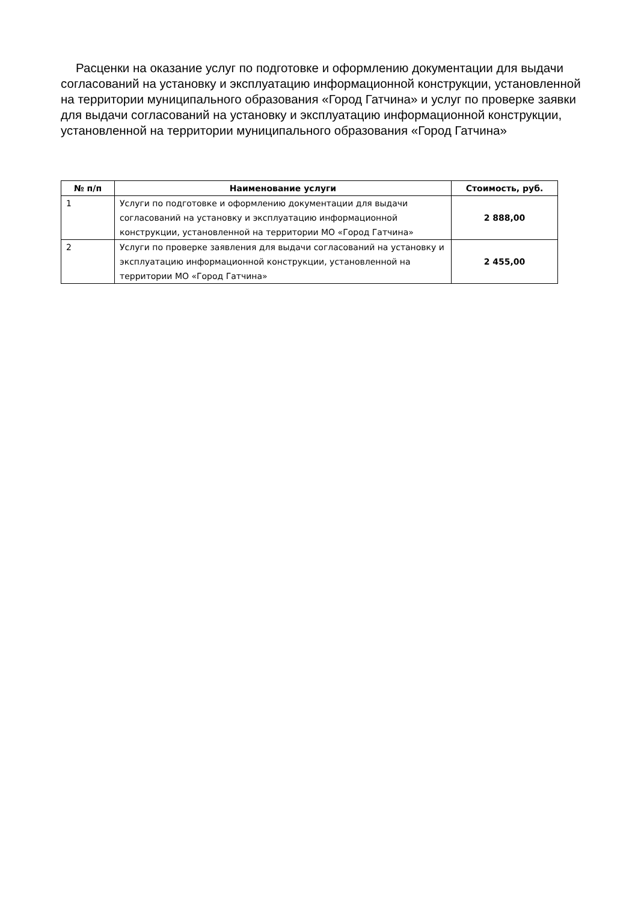Расценки на оказание услуг по подготовке и оформлению документации для выдачи согласований на установку и эксплуатацию информационной конструкции, установленной на территории муниципального образования «Город Гатчина» и услуг по проверке заявки для выдачи согласований на установку и эксплуатацию информационной конструкции, установленной на территории муниципального образования «Город Гатчина»
| № п/п | Наименование услуги | Стоимость, руб. |
| --- | --- | --- |
| 1 | Услуги по подготовке и оформлению документации для выдачи согласований на установку и эксплуатацию информационной конструкции, установленной на территории МО «Город Гатчина» | 2 888,00 |
| 2 | Услуги по проверке заявления для выдачи согласований на установку и эксплуатацию информационной конструкции, установленной на территории МО «Город Гатчина» | 2 455,00 |